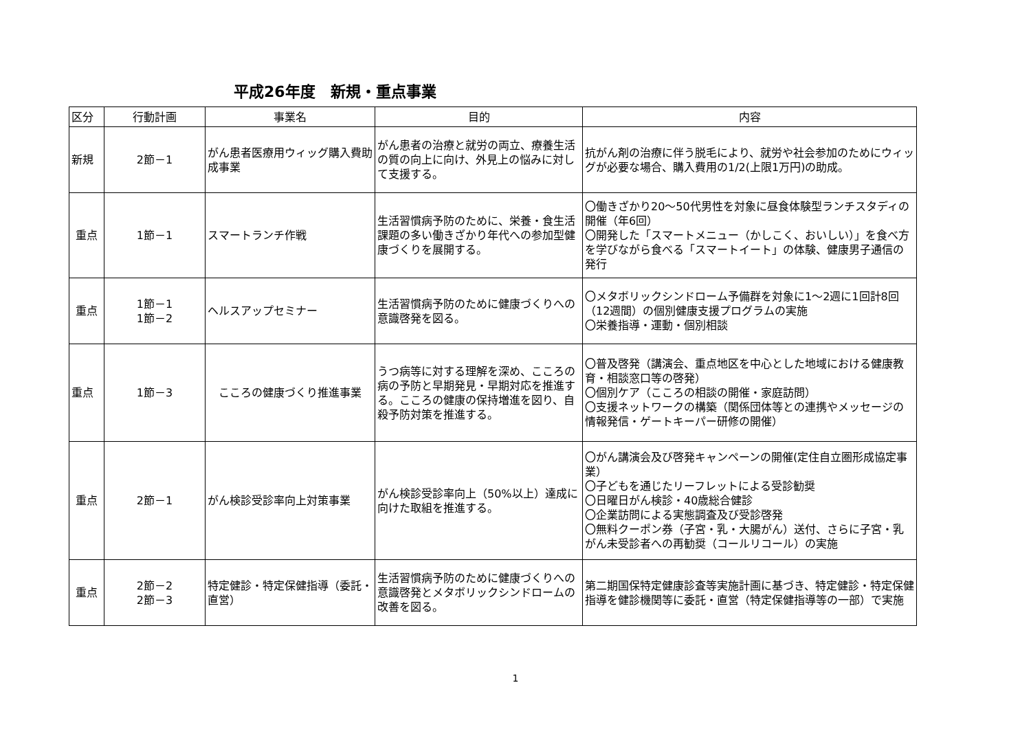平成26年度　新規・重点事業
| 区分 | 行動計画 | 事業名 | 目的 | 内容 |
| --- | --- | --- | --- | --- |
| 新規 | 2節－1 | がん患者医療用ウィッグ購入費助成事業 | がん患者の治療と就労の両立、療養生活の質の向上に向け、外見上の悩みに対して支援する。 | 抗がん剤の治療に伴う脱毛により、就労や社会参加のためにウィッグが必要な場合、購入費用の1/2(上限1万円)の助成。 |
| 重点 | 1節－1 | スマートランチ作戦 | 生活習慣病予防のために、栄養・食生活課題の多い働きざかり年代への参加型健康づくりを展開する。 | 〇働きざかり20～50代男性を対象に昼食体験型ランチスタディの開催（年6回） 〇開発した「スマートメニュー（かしこく、おいしい）」を食べ方を学びながら食べる「スマートイート」の体験、健康男子通信の発行 |
| 重点 | 1節－1 1節－2 | ヘルスアップセミナー | 生活習慣病予防のために健康づくりへの意識啓発を図る。 | 〇メタボリックシンドローム予備群を対象に1～2週に1回計8回（12週間）の個別健康支援プログラムの実施 〇栄養指導・運動・個別相談 |
| 重点 | 1節－3 | こころの健康づくり推進事業 | うつ病等に対する理解を深め、こころの病の予防と早期発見・早期対応を推進する。こころの健康の保持増進を図り、自殺予防対策を推進する。 | 〇普及啓発（講演会、重点地区を中心とした地域における健康教育・相談窓口等の啓発） 〇個別ケア（こころの相談の開催・家庭訪問） 〇支援ネットワークの構築（関係団体等との連携やメッセージの情報発信・ゲートキーパー研修の開催） |
| 重点 | 2節－1 | がん検診受診率向上対策事業 | がん検診受診率向上（50%以上）達成に向けた取組を推進する。 | 〇がん講演会及び啓発キャンペーンの開催(定住自立圏形成協定事業） 〇子どもを通じたリーフレットによる受診勧奨 〇日曜日がん検診・40歳総合健診 〇企業訪問による実態調査及び受診啓発 〇無料クーポン券（子宮・乳・大腸がん）送付、さらに子宮・乳がん未受診者への再勧奨（コールリコール）の実施 |
| 重点 | 2節－2 2節－3 | 特定健診・特定保健指導（委託・直営） | 生活習慣病予防のために健康づくりへの意識啓発とメタボリックシンドロームの改善を図る。 | 第二期国保特定健康診査等実施計画に基づき、特定健診・特定保健指導を健診機関等に委託・直営（特定保健指導等の一部）で実施 |
1